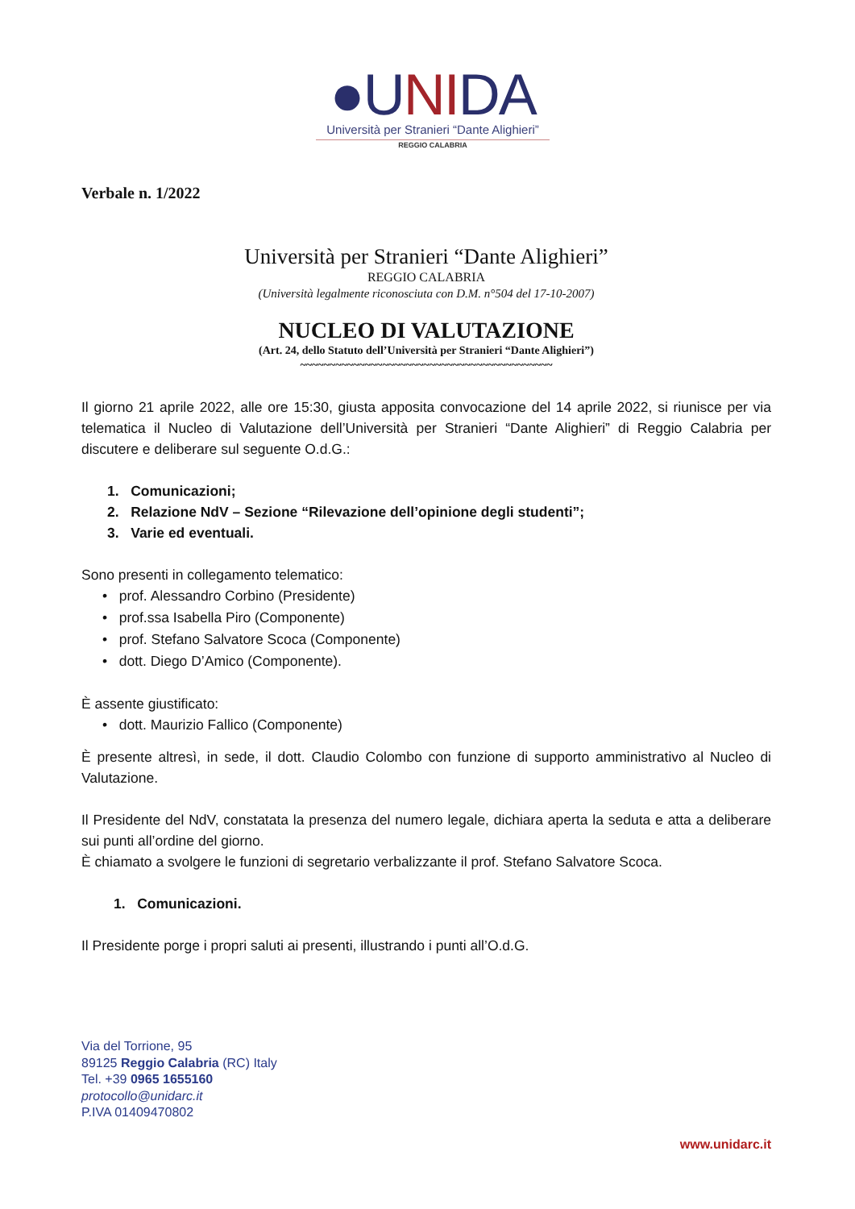●UNIDA
Università per Stranieri “Dante Alighieri”
REGGIO CALABRIA
Verbale n. 1/2022
Università per Stranieri “Dante Alighieri”
REGGIO CALABRIA
(Università legalmente riconosciuta con D.M. n°504 del 17-10-2007)
NUCLEO DI VALUTAZIONE
(Art. 24, dello Statuto dell’Università per Stranieri “Dante Alighieri”)
~~~~~~~~~~~~~~~~~~~~~~~~~~~~~~~~~~~~~~~~~~~
Il giorno 21 aprile 2022, alle ore 15:30, giusta apposita convocazione del 14 aprile 2022, si riunisce per via telematica il Nucleo di Valutazione dell’Università per Stranieri “Dante Alighieri” di Reggio Calabria per discutere e deliberare sul seguente O.d.G.:
1. Comunicazioni;
2. Relazione NdV – Sezione “Rilevazione dell’opinione degli studenti”;
3. Varie ed eventuali.
Sono presenti in collegamento telematico:
• prof. Alessandro Corbino (Presidente)
• prof.ssa Isabella Piro (Componente)
• prof. Stefano Salvatore Scoca (Componente)
• dott. Diego D’Amico (Componente).
È assente giustificato:
• dott. Maurizio Fallico (Componente)
È presente altresì, in sede, il dott. Claudio Colombo con funzione di supporto amministrativo al Nucleo di Valutazione.
Il Presidente del NdV, constatata la presenza del numero legale, dichiara aperta la seduta e atta a deliberare sui punti all’ordine del giorno.
È chiamato a svolgere le funzioni di segretario verbalizzante il prof. Stefano Salvatore Scoca.
1. Comunicazioni.
Il Presidente porge i propri saluti ai presenti, illustrando i punti all’O.d.G.
Via del Torrione, 95
89125 Reggio Calabria (RC) Italy
Tel. +39 0965 1655160
protocollo@unidarc.it
P.IVA 01409470802
www.unidarc.it